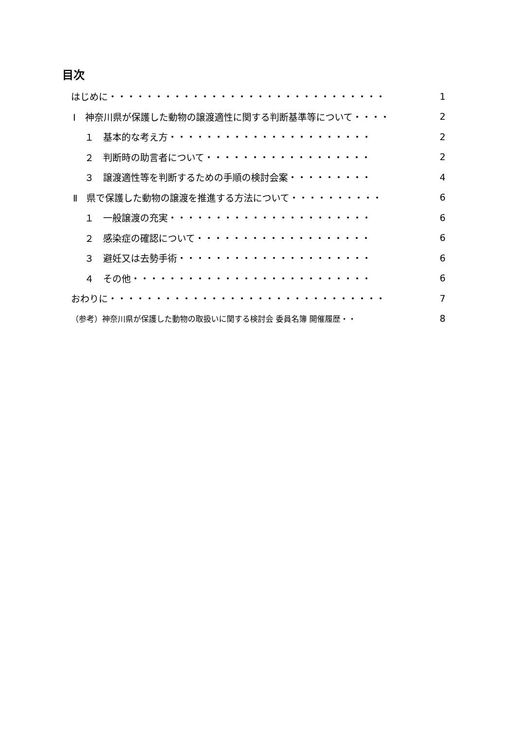目次
はじめに・・・・・・・・・・・・・・・・・・・・・・・・・・・・・・ 1
Ⅰ　神奈川県が保護した動物の譲渡適性に関する判断基準等について・・・・ 2
１　基本的な考え方・・・・・・・・・・・・・・・・・・・・・・ 2
２　判断時の助言者について・・・・・・・・・・・・・・・・・・ 2
３　譲渡適性等を判断するための手順の検討会案・・・・・・・・・ 4
Ⅱ　県で保護した動物の譲渡を推進する方法について・・・・・・・・・・ 6
１　一般譲渡の充実・・・・・・・・・・・・・・・・・・・・・・ 6
２　感染症の確認について・・・・・・・・・・・・・・・・・・・ 6
３　避妊又は去勢手術・・・・・・・・・・・・・・・・・・・・・ 6
４　その他・・・・・・・・・・・・・・・・・・・・・・・・・・ 6
おわりに・・・・・・・・・・・・・・・・・・・・・・・・・・・・・・ 7
（参考）神奈川県が保護した動物の取扱いに関する検討会 委員名簿 開催履歴・・ 8